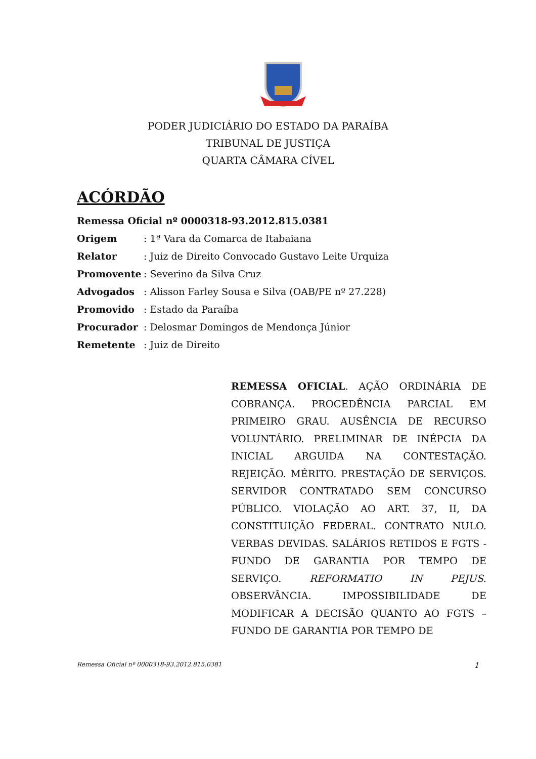PODER JUDICIÁRIO DO ESTADO DA PARAÍBA
TRIBUNAL DE JUSTIÇA
QUARTA CÂMARA CÍVEL
ACÓRDÃO
Remessa Oficial nº 0000318-93.2012.815.0381
Origem : 1ª Vara da Comarca de Itabaiana
Relator : Juiz de Direito Convocado Gustavo Leite Urquiza
Promovente : Severino da Silva Cruz
Advogados : Alisson Farley Sousa e Silva (OAB/PE nº 27.228)
Promovido : Estado da Paraíba
Procurador : Delosmar Domingos de Mendonça Júnior
Remetente : Juiz de Direito
REMESSA OFICIAL. AÇÃO ORDINÁRIA DE COBRANÇA. PROCEDÊNCIA PARCIAL EM PRIMEIRO GRAU. AUSÊNCIA DE RECURSO VOLUNTÁRIO. PRELIMINAR DE INÉPCIA DA INICIAL ARGUIDA NA CONTESTAÇÃO. REJEIÇÃO. MÉRITO. PRESTAÇÃO DE SERVIÇOS. SERVIDOR CONTRATADO SEM CONCURSO PÚBLICO. VIOLAÇÃO AO ART. 37, II, DA CONSTITUIÇÃO FEDERAL. CONTRATO NULO. VERBAS DEVIDAS. SALÁRIOS RETIDOS E FGTS - FUNDO DE GARANTIA POR TEMPO DE SERVIÇO. REFORMATIO IN PEJUS. OBSERVÂNCIA. IMPOSSIBILIDADE DE MODIFICAR A DECISÃO QUANTO AO FGTS – FUNDO DE GARANTIA POR TEMPO DE
Remessa Oficial nº 0000318-93.2012.815.0381 1